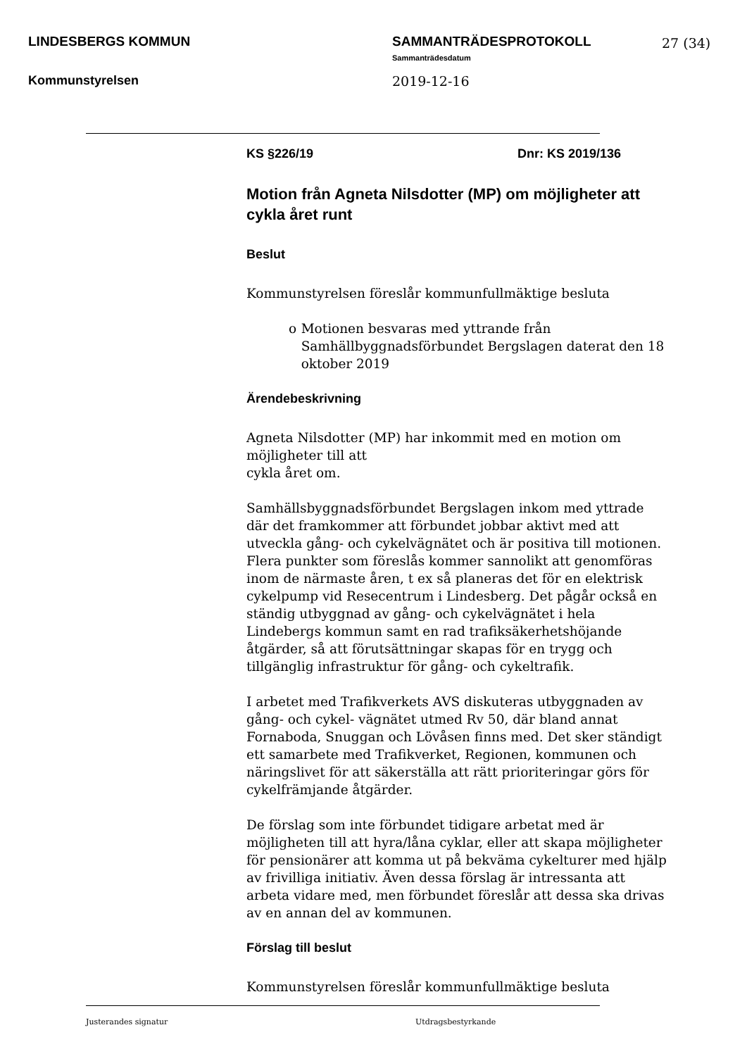LINDESBERGS KOMMUN SAMMANTRÄDESPROTOKOLL 27 (34)
Sammanträdesdatum
Kommunstyrelsen 2019-12-16
KS §226/19 Dnr: KS 2019/136
Motion från Agneta Nilsdotter (MP) om möjligheter att cykla året runt
Beslut
Kommunstyrelsen föreslår kommunfullmäktige besluta
o Motionen besvaras med yttrande från Samhällbyggnadsförbundet Bergslagen daterat den 18 oktober 2019
Ärendebeskrivning
Agneta Nilsdotter (MP) har inkommit med en motion om
möjligheter till att
cykla året om.
Samhällsbyggnadsförbundet Bergslagen inkom med yttrade där det framkommer att förbundet jobbar aktivt med att utveckla gång- och cykelvägnätet och är positiva till motionen. Flera punkter som föreslås kommer sannolikt att genomföras inom de närmaste åren, t ex så planeras det för en elektrisk cykelpump vid Resecentrum i Lindesberg. Det pågår också en ständig utbyggnad av gång- och cykelvägnätet i hela Lindebergs kommun samt en rad trafiksäkerhetshöjande åtgärder, så att förutsättningar skapas för en trygg och tillgänglig infrastruktur för gång- och cykeltrafik.
I arbetet med Trafikverkets AVS diskuteras utbyggnaden av gång- och cykel- vägnätet utmed Rv 50, där bland annat Fornaboda, Snuggan och Lövåsen finns med. Det sker ständigt ett samarbete med Trafikverket, Regionen, kommunen och näringslivet för att säkerställa att rätt prioriteringar görs för cykelfrämjande åtgärder.
De förslag som inte förbundet tidigare arbetat med är möjligheten till att hyra/låna cyklar, eller att skapa möjligheter för pensionärer att komma ut på bekväma cykelturer med hjälp av frivilliga initiativ. Även dessa förslag är intressanta att arbeta vidare med, men förbundet föreslår att dessa ska drivas av en annan del av kommunen.
Förslag till beslut
Kommunstyrelsen föreslår kommunfullmäktige besluta
Justerandes signatur Utdragsbestyrkande